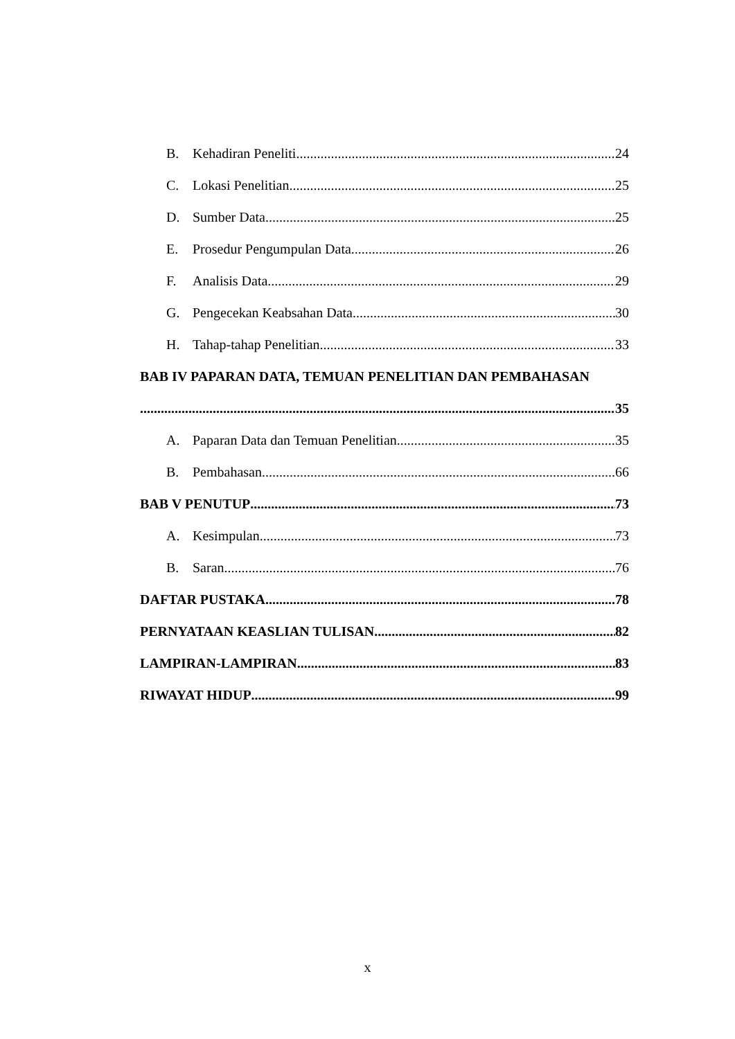B. Kehadiran Peneliti 24
C. Lokasi Penelitian 25
D. Sumber Data 25
E. Prosedur Pengumpulan Data 26
F. Analisis Data 29
G. Pengecekan Keabsahan Data 30
H. Tahap-tahap Penelitian 33
BAB IV PAPARAN DATA, TEMUAN PENELITIAN DAN PEMBAHASAN
35
A. Paparan Data dan Temuan Penelitian 35
B. Pembahasan 66
BAB V PENUTUP 73
A. Kesimpulan 73
B. Saran 76
DAFTAR PUSTAKA 78
PERNYATAAN KEASLIAN TULISAN 82
LAMPIRAN-LAMPIRAN 83
RIWAYAT HIDUP 99
x